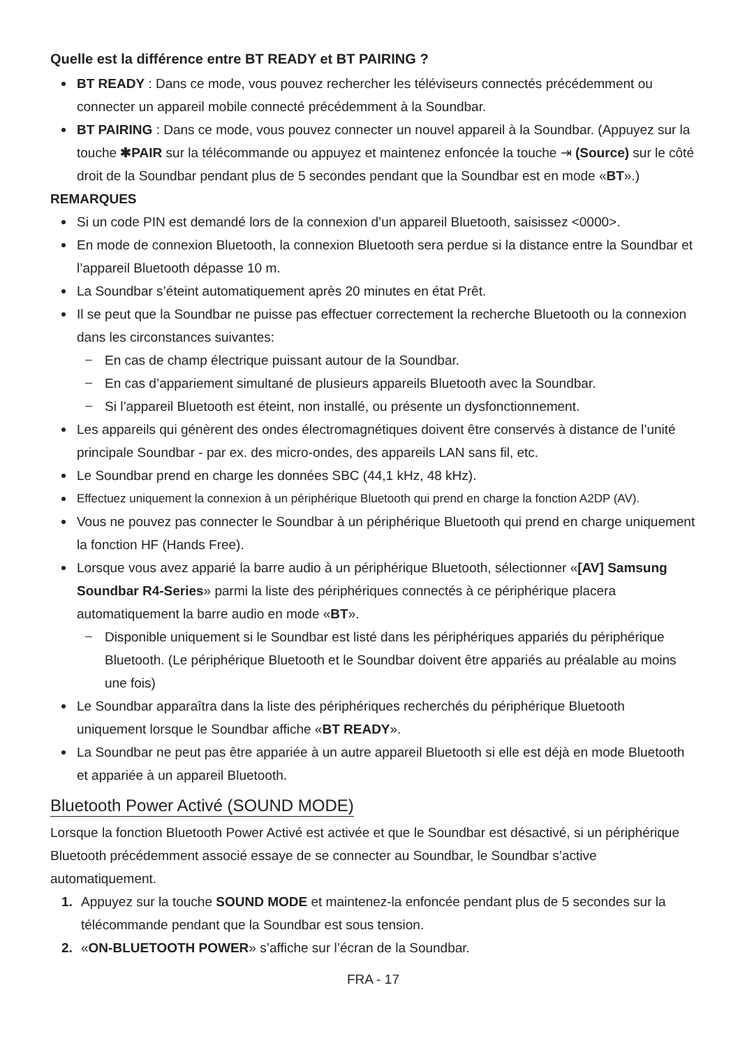Quelle est la différence entre BT READY et BT PAIRING ?
BT READY : Dans ce mode, vous pouvez rechercher les téléviseurs connectés précédemment ou connecter un appareil mobile connecté précédemment à la Soundbar.
BT PAIRING : Dans ce mode, vous pouvez connecter un nouvel appareil à la Soundbar. (Appuyez sur la touche ✱PAIR sur la télécommande ou appuyez et maintenez enfoncée la touche ⇥ (Source) sur le côté droit de la Soundbar pendant plus de 5 secondes pendant que la Soundbar est en mode «BT».)
REMARQUES
Si un code PIN est demandé lors de la connexion d’un appareil Bluetooth, saisissez <0000>.
En mode de connexion Bluetooth, la connexion Bluetooth sera perdue si la distance entre la Soundbar et l’appareil Bluetooth dépasse 10 m.
La Soundbar s’éteint automatiquement après 20 minutes en état Prêt.
Il se peut que la Soundbar ne puisse pas effectuer correctement la recherche Bluetooth ou la connexion dans les circonstances suivantes:
En cas de champ électrique puissant autour de la Soundbar.
En cas d’appariement simultané de plusieurs appareils Bluetooth avec la Soundbar.
Si l’appareil Bluetooth est éteint, non installé, ou présente un dysfonctionnement.
Les appareils qui génèrent des ondes électromagnétiques doivent être conservés à distance de l’unité principale Soundbar - par ex. des micro-ondes, des appareils LAN sans fil, etc.
Le Soundbar prend en charge les données SBC (44,1 kHz, 48 kHz).
Effectuez uniquement la connexion à un périphérique Bluetooth qui prend en charge la fonction A2DP (AV).
Vous ne pouvez pas connecter le Soundbar à un périphérique Bluetooth qui prend en charge uniquement la fonction HF (Hands Free).
Lorsque vous avez apparié la barre audio à un périphérique Bluetooth, sélectionner «[AV] Samsung Soundbar R4-Series» parmi la liste des périphériques connectés à ce périphérique placera automatiquement la barre audio en mode «BT».
Disponible uniquement si le Soundbar est listé dans les périphériques appariés du périphérique Bluetooth. (Le périphérique Bluetooth et le Soundbar doivent être appariés au préalable au moins une fois)
Le Soundbar apparaîtra dans la liste des périphériques recherchés du périphérique Bluetooth uniquement lorsque le Soundbar affiche «BT READY».
La Soundbar ne peut pas être appariée à un autre appareil Bluetooth si elle est déjà en mode Bluetooth et appariée à un appareil Bluetooth.
Bluetooth Power Activé (SOUND MODE)
Lorsque la fonction Bluetooth Power Activé est activée et que le Soundbar est désactivé, si un périphérique Bluetooth précédemment associé essaye de se connecter au Soundbar, le Soundbar s’active automatiquement.
1. Appuyez sur la touche SOUND MODE et maintenez-la enfoncée pendant plus de 5 secondes sur la télécommande pendant que la Soundbar est sous tension.
2. «ON-BLUETOOTH POWER» s’affiche sur l’écran de la Soundbar.
FRA - 17